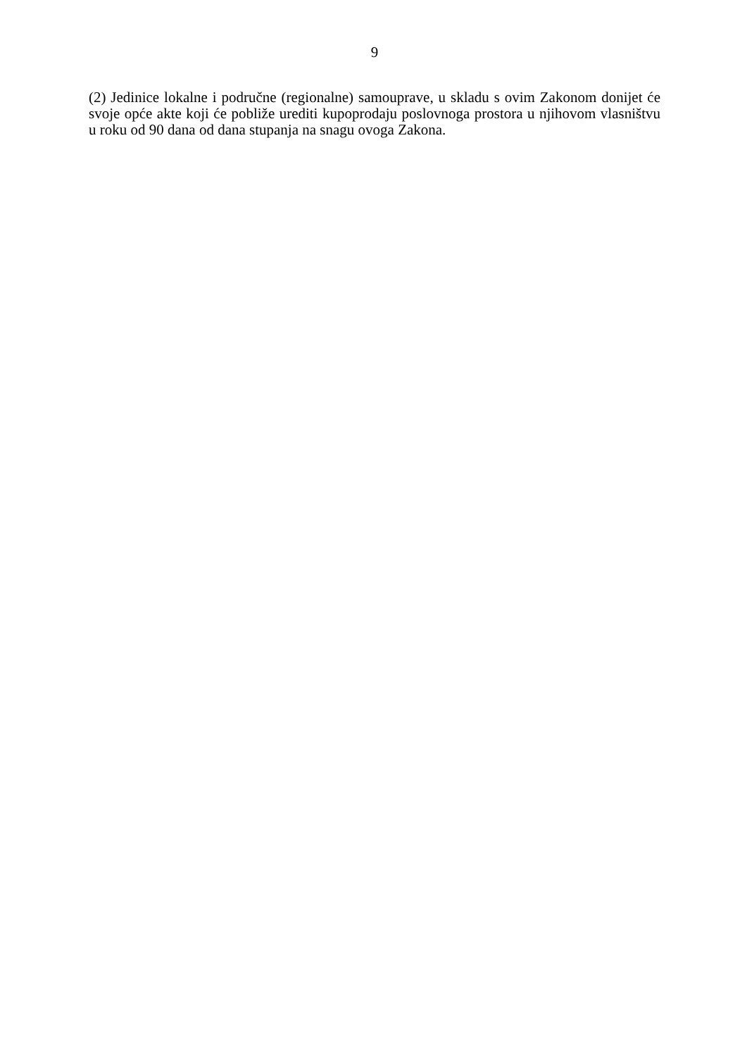9
(2) Jedinice lokalne i područne (regionalne) samouprave, u skladu s ovim Zakonom donijet će svoje opće akte koji će pobliže urediti kupoprodaju poslovnoga prostora u njihovom vlasništvu u roku od 90 dana od dana stupanja na snagu ovoga Zakona.